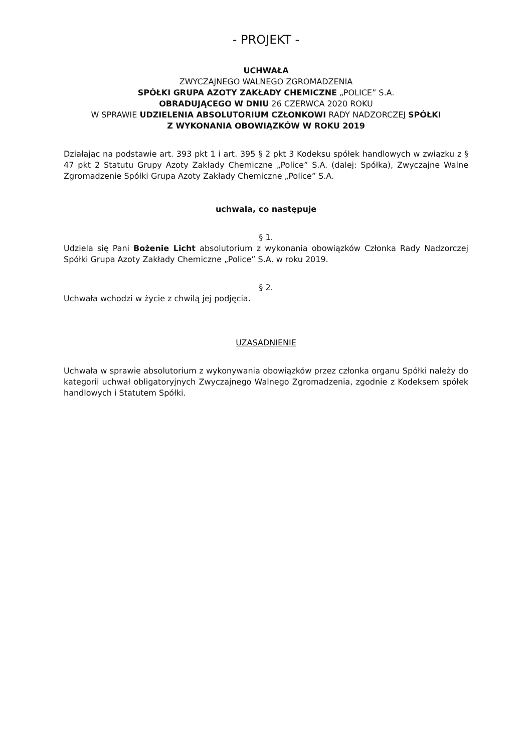- PROJEKT -
UCHWAŁA
ZWYCZAJNEGO WALNEGO ZGROMADZENIA
SPÓŁKI GRUPA AZOTY ZAKŁADY CHEMICZNE „POLICE” S.A.
OBRADUJĄCEGO W DNIU 26 CZERWCA 2020 ROKU
W SPRAWIE UDZIELENIA ABSOLUTORIUM CZŁONKOWI RADY NADZORCZEJ SPÓŁKI
Z WYKONANIA OBOWIĄZKÓW W ROKU 2019
Działając na podstawie art. 393 pkt 1 i art. 395 § 2 pkt 3 Kodeksu spółek handlowych w związku z § 47 pkt 2 Statutu Grupy Azoty Zakłady Chemiczne „Police” S.A. (dalej: Spółka), Zwyczajne Walne Zgromadzenie Spółki Grupa Azoty Zakłady Chemiczne „Police” S.A.
uchwala, co następuje
§ 1.
Udziela się Pani Bożenie Licht absolutorium z wykonania obowiązków Członka Rady Nadzorczej Spółki Grupa Azoty Zakłady Chemiczne „Police” S.A. w roku 2019.
§ 2.
Uchwała wchodzi w życie z chwilą jej podjęcia.
UZASADNIENIE
Uchwała w sprawie absolutorium z wykonywania obowiązków przez członka organu Spółki należy do kategorii uchwał obligatoryjnych Zwyczajnego Walnego Zgromadzenia, zgodnie z Kodeksem spółek handlowych i Statutem Spółki.